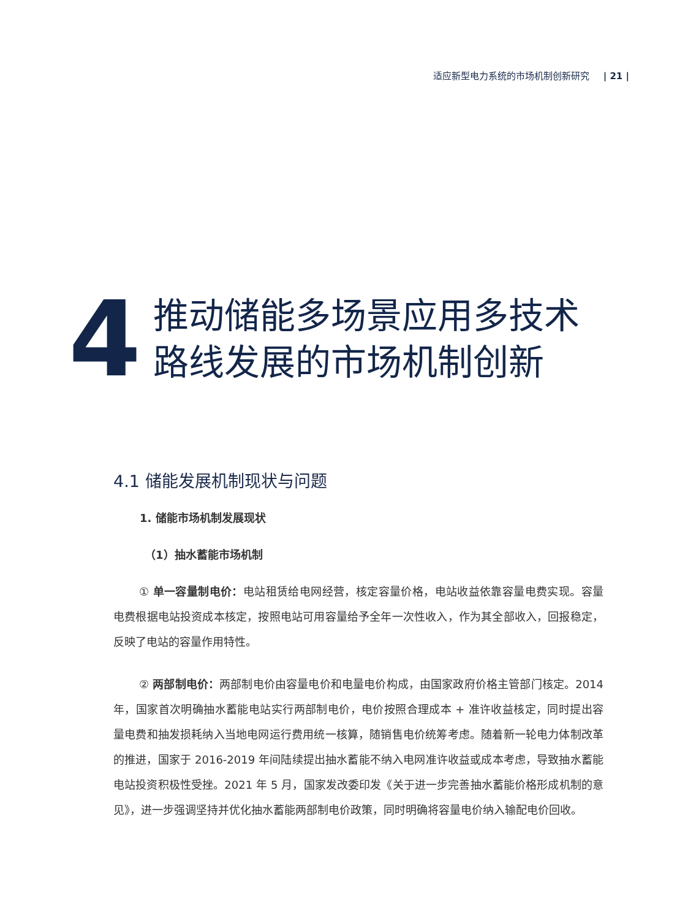适应新型电力系统的市场机制创新研究 | 21 |
4
推动储能多场景应用多技术
路线发展的市场机制创新
4.1 储能发展机制现状与问题
1. 储能市场机制发展现状
（1）抽水蓄能市场机制
① 单一容量制电价：电站租赁给电网经营，核定容量价格，电站收益依靠容量电费实现。容量电费根据电站投资成本核定，按照电站可用容量给予全年一次性收入，作为其全部收入，回报稳定，反映了电站的容量作用特性。
② 两部制电价：两部制电价由容量电价和电量电价构成，由国家政府价格主管部门核定。2014 年，国家首次明确抽水蓄能电站实行两部制电价，电价按照合理成本 + 准许收益核定，同时提出容量电费和抽发损耗纳入当地电网运行费用统一核算，随销售电价统筹考虑。随着新一轮电力体制改革的推进，国家于 2016-2019 年间陆续提出抽水蓄能不纳入电网准许收益或成本考虑，导致抽水蓄能电站投资积极性受挫。2021 年 5 月，国家发改委印发《关于进一步完善抽水蓄能价格形成机制的意见》，进一步强调坚持并优化抽水蓄能两部制电价政策，同时明确将容量电价纳入输配电价回收。